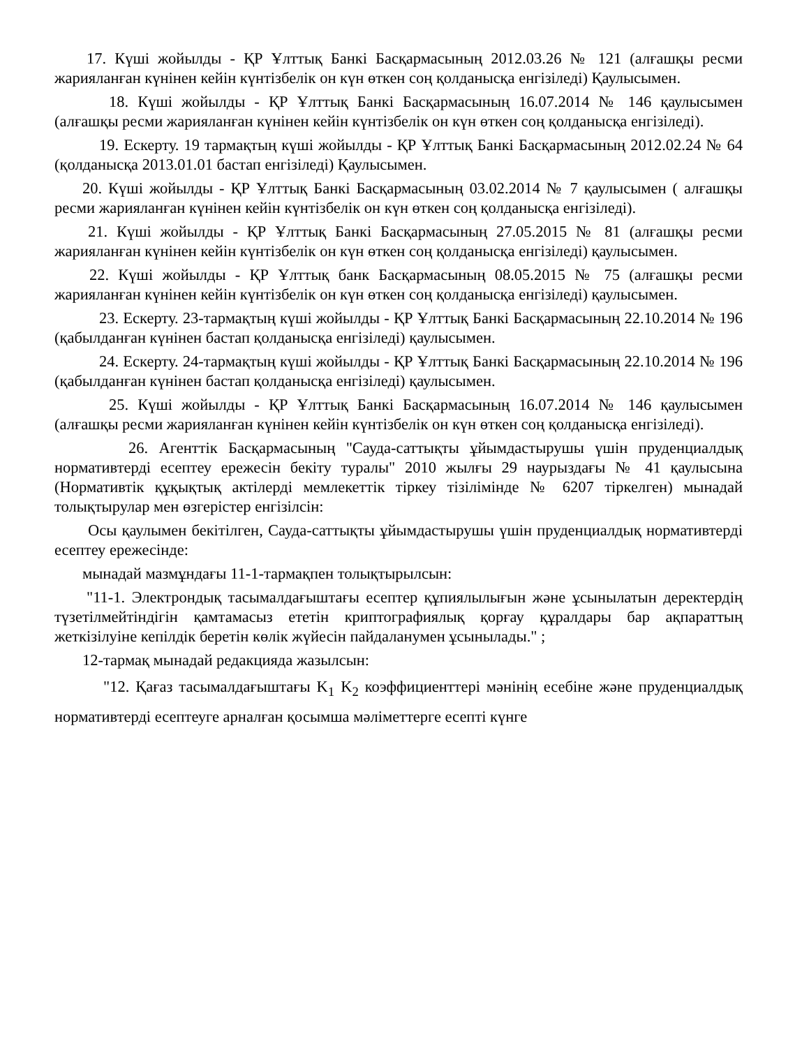17. Күші жойылды - ҚР Ұлттық Банкі Басқармасының 2012.03.26 № 121 (алғашқы ресми жарияланған күнінен кейін күнтізбелік он күн өткен соң қолданысқа енгізіледі) Қаулысымен.
18. Күші жойылды - ҚР Ұлттық Банкі Басқармасының 16.07.2014 № 146 қаулысымен (алғашқы ресми жарияланған күнінен кейін күнтізбелік он күн өткен соң қолданысқа енгізіледі).
19. Ескерту. 19 тармақтың күші жойылды - ҚР Ұлттық Банкі Басқармасының 2012.02.24 № 64 (қолданысқа 2013.01.01 бастап енгізіледі) Қаулысымен.
20. Күші жойылды - ҚР Ұлттық Банкі Басқармасының 03.02.2014 № 7 қаулысымен ( алғашқы ресми жарияланған күнінен кейін күнтізбелік он күн өткен соң қолданысқа енгізіледі).
21. Күші жойылды - ҚР Ұлттық Банкі Басқармасының 27.05.2015 № 81 (алғашқы ресми жарияланған күнінен кейін күнтізбелік он күн өткен соң қолданысқа енгізіледі) қаулысымен.
22. Күші жойылды - ҚР Ұлттық банк Басқармасының 08.05.2015 № 75 (алғашқы ресми жарияланған күнінен кейін күнтізбелік он күн өткен соң қолданысқа енгізіледі) қаулысымен.
23. Ескерту. 23-тармақтың күші жойылды - ҚР Ұлттық Банкі Басқармасының 22.10.2014 № 196 (қабылданған күнінен бастап қолданысқа енгізіледі) қаулысымен.
24. Ескерту. 24-тармақтың күші жойылды - ҚР Ұлттық Банкі Басқармасының 22.10.2014 № 196 (қабылданған күнінен бастап қолданысқа енгізіледі) қаулысымен.
25. Күші жойылды - ҚР Ұлттық Банкі Басқармасының 16.07.2014 № 146 қаулысымен (алғашқы ресми жарияланған күнінен кейін күнтізбелік он күн өткен соң қолданысқа енгізіледі).
26. Агенттік Басқармасының "Сауда-саттықты ұйымдастырушы үшін пруденциалдық нормативтерді есептеу ережесін бекіту туралы" 2010 жылғы 29 наурыздағы № 41 қаулысына (Нормативтік құқықтық актілерді мемлекеттік тіркеу тізілімінде № 6207 тіркелген) мынадай толықтырулар мен өзгерістер енгізілсін:
Осы қаулымен бекітілген, Сауда-саттықты ұйымдастырушы үшін пруденциалдық нормативтерді есептеу ережесінде:
мынадай мазмұндағы 11-1-тармақпен толықтырылсын:
"11-1. Электрондық тасымалдағыштағы есептер құпиялылығын және ұсынылатын деректердің түзетілмейтіндігін қамтамасыз ететін криптографиялық қорғау құралдары бар ақпараттың жеткізілуіне кепілдік беретін көлік жүйесін пайдаланумен ұсынылады." ;
12-тармақ мынадай редакцияда жазылсын:
"12. Қағаз тасымалдағыштағы K<sub>1</sub> K<sub>2</sub> коэффициенттері мәнінің есебіне және пруденциалдық нормативтерді есептеуге арналған қосымша мәліметтерге есепті күнге